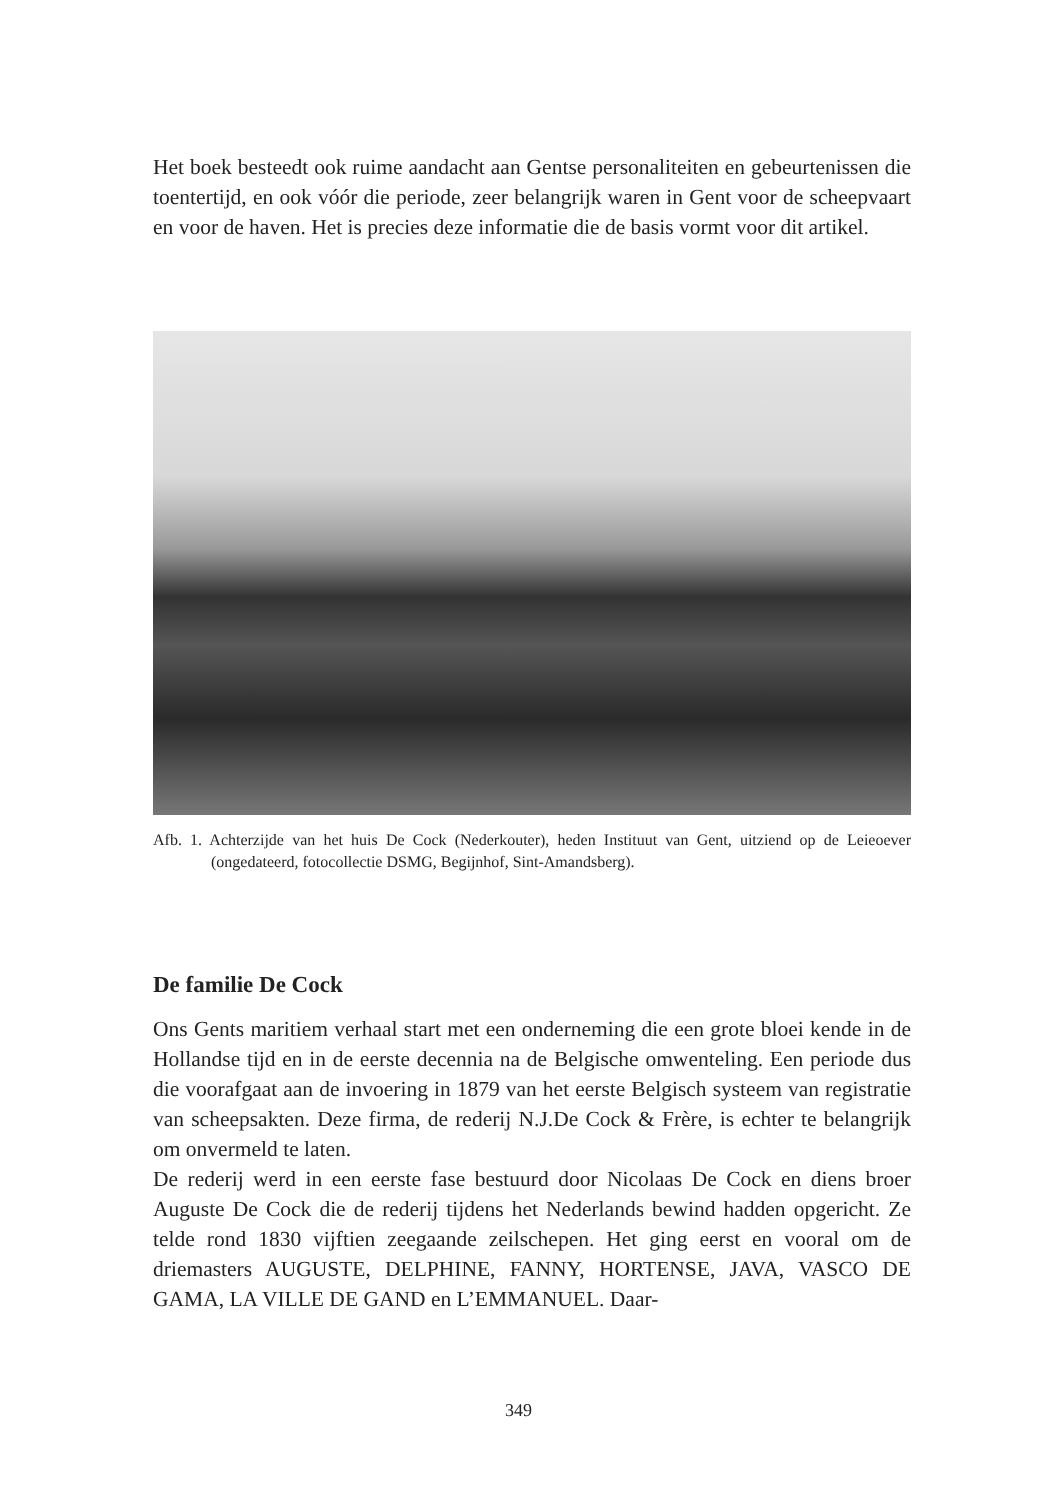Het boek besteedt ook ruime aandacht aan Gentse personaliteiten en gebeurtenissen die toentertijd, en ook vóór die periode, zeer belangrijk waren in Gent voor de scheepvaart en voor de haven. Het is precies deze informatie die de basis vormt voor dit artikel.
Afb. 1. Achterzijde van het huis De Cock (Nederkouter), heden Instituut van Gent, uitziend op de Leieoever (ongedateerd, fotocollectie DSMG, Begijnhof, Sint-Amandsberg).
De familie De Cock
Ons Gents maritiem verhaal start met een onderneming die een grote bloei kende in de Hollandse tijd en in de eerste decennia na de Belgische omwenteling. Een periode dus die voorafgaat aan de invoering in 1879 van het eerste Belgisch systeem van registratie van scheepsakten. Deze firma, de rederij N.J.De Cock & Frère, is echter te belangrijk om onvermeld te laten.
De rederij werd in een eerste fase bestuurd door Nicolaas De Cock en diens broer Auguste De Cock die de rederij tijdens het Nederlands bewind hadden opgericht. Ze telde rond 1830 vijftien zeegaande zeilschepen. Het ging eerst en vooral om de driemasters AUGUSTE, DELPHINE, FANNY, HORTENSE, JAVA, VASCO DE GAMA, LA VILLE DE GAND en L’EMMANUEL. Daar-
349